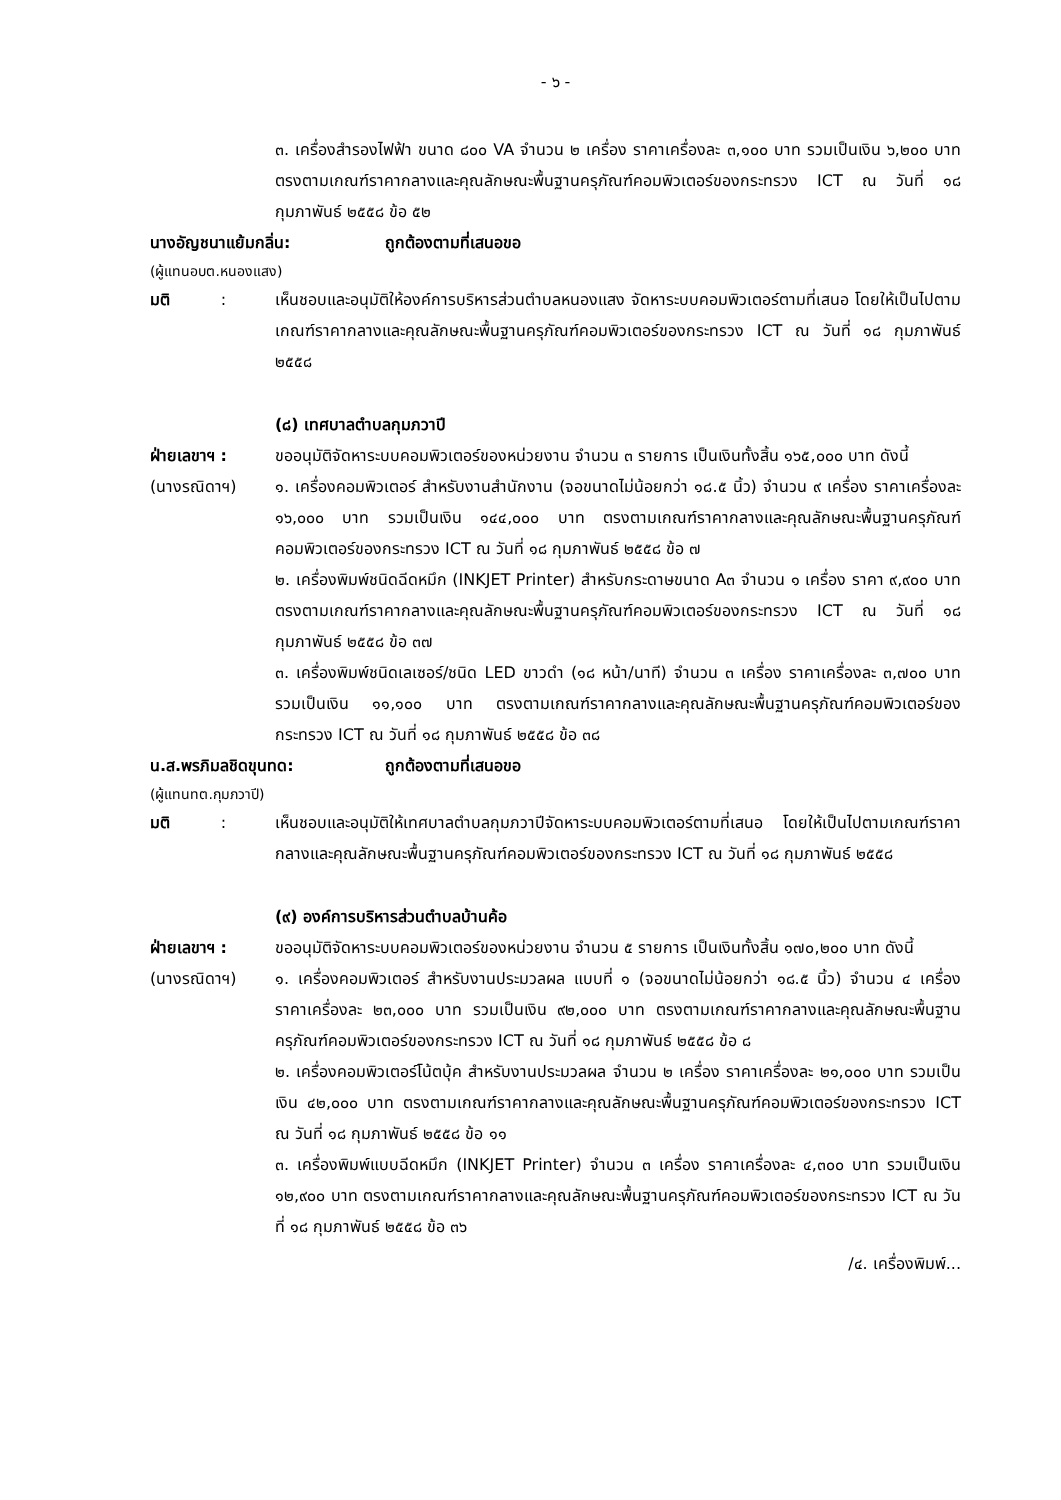- ๖ -
๓. เครื่องสำรองไฟฟ้า ขนาด ๘๐๐ VA จำนวน ๒ เครื่อง ราคาเครื่องละ ๓,๑๐๐ บาท รวมเป็นเงิน ๖,๒๐๐ บาท ตรงตามเกณฑ์ราคากลางและคุณลักษณะพื้นฐานครุภัณฑ์คอมพิวเตอร์ของกระทรวง ICT ณ วันที่ ๑๘ กุมภาพันธ์ ๒๕๕๘ ข้อ ๕๒
นางอัญชนาแย้มกลิ่น: ถูกต้องตามที่เสนอขอ
(ผู้แทนอบต.หนองแสง)
มติ :
เห็นชอบและอนุมัติให้องค์การบริหารส่วนตำบลหนองแสง จัดหาระบบคอมพิวเตอร์ตามที่เสนอ โดยให้เป็นไปตามเกณฑ์ราคากลางและคุณลักษณะพื้นฐานครุภัณฑ์คอมพิวเตอร์ของกระทรวง ICT ณ วันที่ ๑๘ กุมภาพันธ์ ๒๕๕๘
(๘) เทศบาลตำบลกุมภวาปี
ฝ่ายเลขาฯ :
(นางรณิดาฯ)
ขออนุมัติจัดหาระบบคอมพิวเตอร์ของหน่วยงาน จำนวน ๓ รายการ เป็นเงินทั้งสิ้น ๑๖๕,๐๐๐ บาท ดังนี้
๑. เครื่องคอมพิวเตอร์ สำหรับงานสำนักงาน (จอขนาดไม่น้อยกว่า ๑๘.๕ นิ้ว) จำนวน ๙ เครื่อง ราคาเครื่องละ ๑๖,๐๐๐ บาท รวมเป็นเงิน ๑๔๔,๐๐๐ บาท ตรงตามเกณฑ์ราคากลางและคุณลักษณะพื้นฐานครุภัณฑ์คอมพิวเตอร์ของกระทรวง ICT ณ วันที่ ๑๘ กุมภาพันธ์ ๒๕๕๘ ข้อ ๗
๒. เครื่องพิมพ์ชนิดฉีดหมึก (INKJET Printer) สำหรับกระดาษขนาด A๓ จำนวน ๑ เครื่อง ราคา ๙,๙๐๐ บาท ตรงตามเกณฑ์ราคากลางและคุณลักษณะพื้นฐานครุภัณฑ์คอมพิวเตอร์ของกระทรวง ICT ณ วันที่ ๑๘ กุมภาพันธ์ ๒๕๕๘ ข้อ ๓๗
๓. เครื่องพิมพ์ชนิดเลเซอร์/ชนิด LED ขาวดำ (๑๘ หน้า/นาที) จำนวน ๓ เครื่อง ราคาเครื่องละ ๓,๗๐๐ บาท รวมเป็นเงิน ๑๑,๑๐๐ บาท ตรงตามเกณฑ์ราคากลางและคุณลักษณะพื้นฐานครุภัณฑ์คอมพิวเตอร์ของกระทรวง ICT ณ วันที่ ๑๘ กุมภาพันธ์ ๒๕๕๘ ข้อ ๓๘
น.ส.พรภิมลชิดขุนทด: ถูกต้องตามที่เสนอขอ
(ผู้แทนทต.กุมภวาปี)
มติ :
เห็นชอบและอนุมัติให้เทศบาลตำบลกุมภวาปีจัดหาระบบคอมพิวเตอร์ตามที่เสนอ โดยให้เป็นไปตามเกณฑ์ราคากลางและคุณลักษณะพื้นฐานครุภัณฑ์คอมพิวเตอร์ของกระทรวง ICT ณ วันที่ ๑๘ กุมภาพันธ์ ๒๕๕๘
(๙) องค์การบริหารส่วนตำบลบ้านค้อ
ฝ่ายเลขาฯ :
(นางรณิดาฯ)
ขออนุมัติจัดหาระบบคอมพิวเตอร์ของหน่วยงาน จำนวน ๕ รายการ เป็นเงินทั้งสิ้น ๑๗๐,๒๐๐ บาท ดังนี้
๑. เครื่องคอมพิวเตอร์ สำหรับงานประมวลผล แบบที่ ๑ (จอขนาดไม่น้อยกว่า ๑๘.๕ นิ้ว) จำนวน ๔ เครื่อง ราคาเครื่องละ ๒๓,๐๐๐ บาท รวมเป็นเงิน ๙๒,๐๐๐ บาท ตรงตามเกณฑ์ราคากลางและคุณลักษณะพื้นฐานครุภัณฑ์คอมพิวเตอร์ของกระทรวง ICT ณ วันที่ ๑๘ กุมภาพันธ์ ๒๕๕๘ ข้อ ๘
๒. เครื่องคอมพิวเตอร์โน้ตบุ้ค สำหรับงานประมวลผล จำนวน ๒ เครื่อง ราคาเครื่องละ ๒๑,๐๐๐ บาท รวมเป็นเงิน ๔๒,๐๐๐ บาท ตรงตามเกณฑ์ราคากลางและคุณลักษณะพื้นฐานครุภัณฑ์คอมพิวเตอร์ของกระทรวง ICT ณ วันที่ ๑๘ กุมภาพันธ์ ๒๕๕๘ ข้อ ๑๑
๓. เครื่องพิมพ์แบบฉีดหมึก (INKJET Printer) จำนวน ๓ เครื่อง ราคาเครื่องละ ๔,๓๐๐ บาท รวมเป็นเงิน ๑๒,๙๐๐ บาท ตรงตามเกณฑ์ราคากลางและคุณลักษณะพื้นฐานครุภัณฑ์คอมพิวเตอร์ของกระทรวง ICT ณ วันที่ ๑๘ กุมภาพันธ์ ๒๕๕๘ ข้อ ๓๖
/๔. เครื่องพิมพ์...